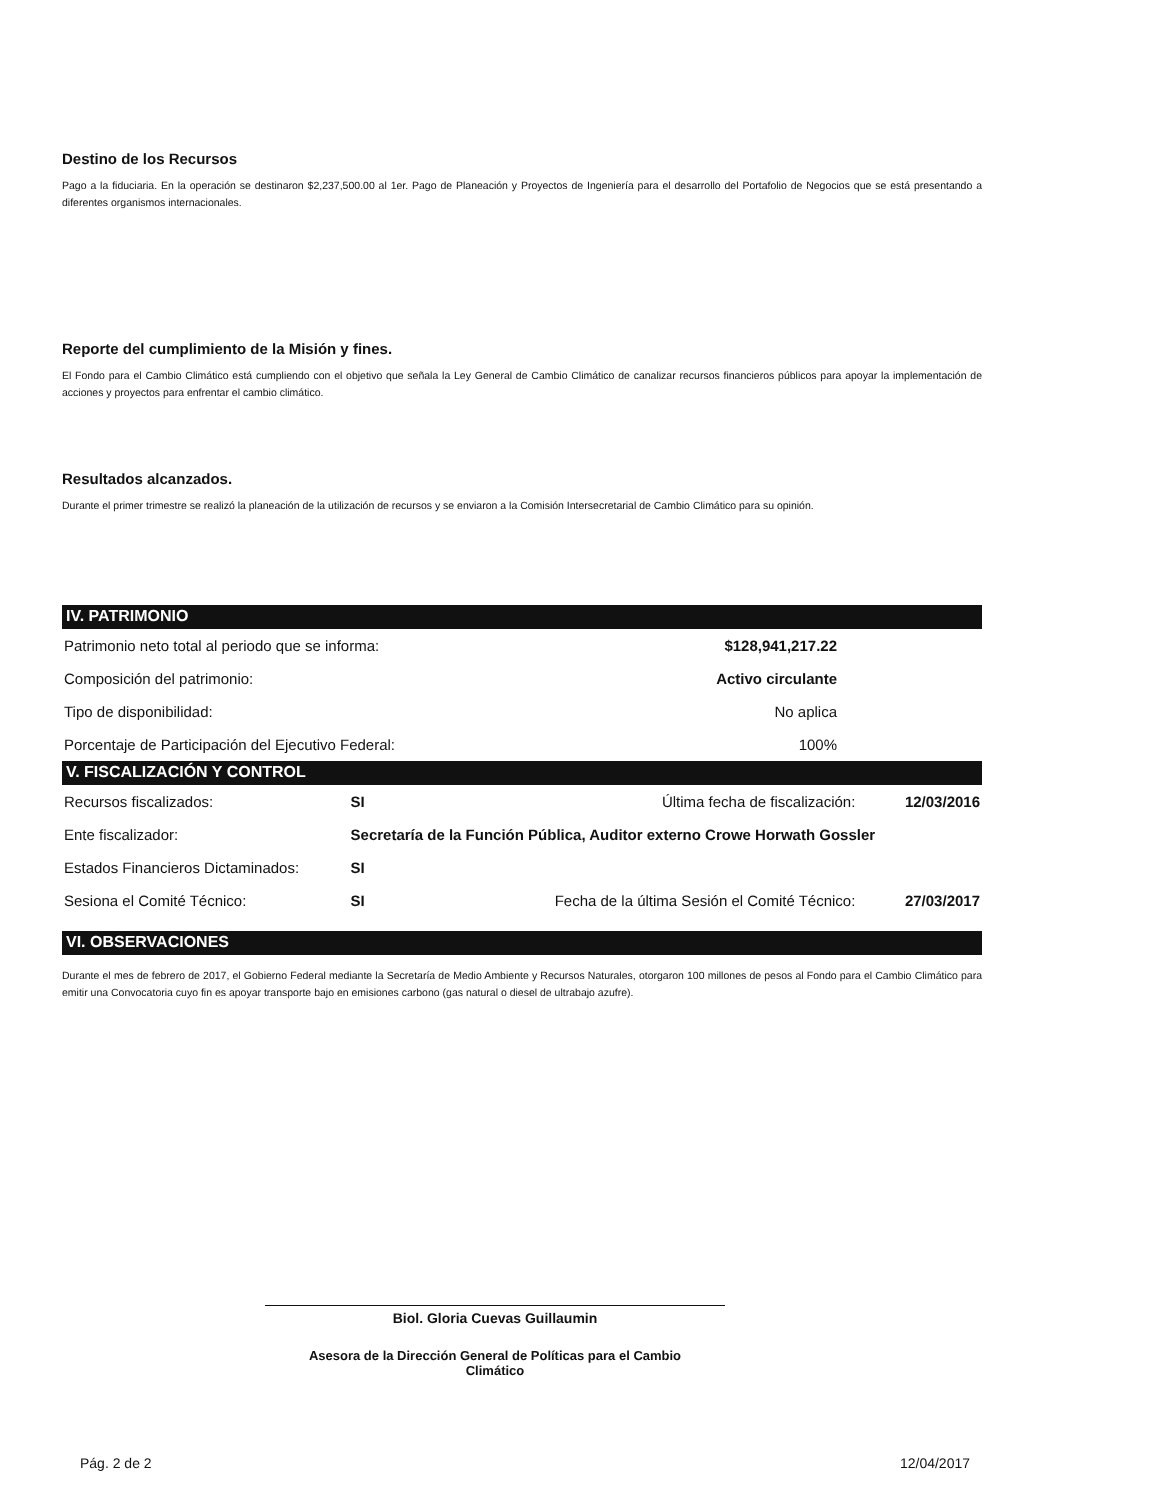Destino de los Recursos
Pago a la fiduciaria. En la operación se destinaron $2,237,500.00 al 1er. Pago de Planeación y Proyectos de Ingeniería para el desarrollo del Portafolio de Negocios que se está presentando a diferentes organismos internacionales.
Reporte del cumplimiento de la Misión y fines.
El Fondo para el Cambio Climático está cumpliendo con el objetivo que señala la Ley General de Cambio Climático de canalizar recursos financieros públicos para apoyar la implementación de acciones y proyectos para enfrentar el cambio climático.
Resultados alcanzados.
Durante el primer trimestre se realizó la planeación de la utilización de recursos y se enviaron a la Comisión Intersecretarial de Cambio Climático para su opinión.
IV. PATRIMONIO
| Patrimonio neto total al periodo que se informa: | $128,941,217.22 |
| Composición del patrimonio: | Activo circulante |
| Tipo de disponibilidad: | No aplica |
| Porcentaje de Participación del Ejecutivo Federal: | 100% |
V. FISCALIZACIÓN Y CONTROL
| Recursos fiscalizados: | SI | Última fecha de fiscalización: | 12/03/2016 |
| Ente fiscalizador: | Secretaría de la Función Pública, Auditor externo Crowe Horwath Gossler | | |
| Estados Financieros Dictaminados: | SI | | |
| Sesiona el Comité Técnico: | SI | Fecha de la última Sesión el Comité Técnico: | 27/03/2017 |
VI. OBSERVACIONES
Durante el mes de febrero de 2017, el Gobierno Federal mediante la Secretaría de Medio Ambiente y Recursos Naturales, otorgaron 100 millones de pesos al Fondo para el Cambio Climático para emitir una Convocatoria cuyo fin es apoyar transporte bajo en emisiones carbono (gas natural o diesel de ultrabajo azufre).
Biol. Gloria Cuevas Guillaumin
Asesora de la Dirección General de Políticas para el Cambio
Climático
Pág. 2 de 2 12/04/2017